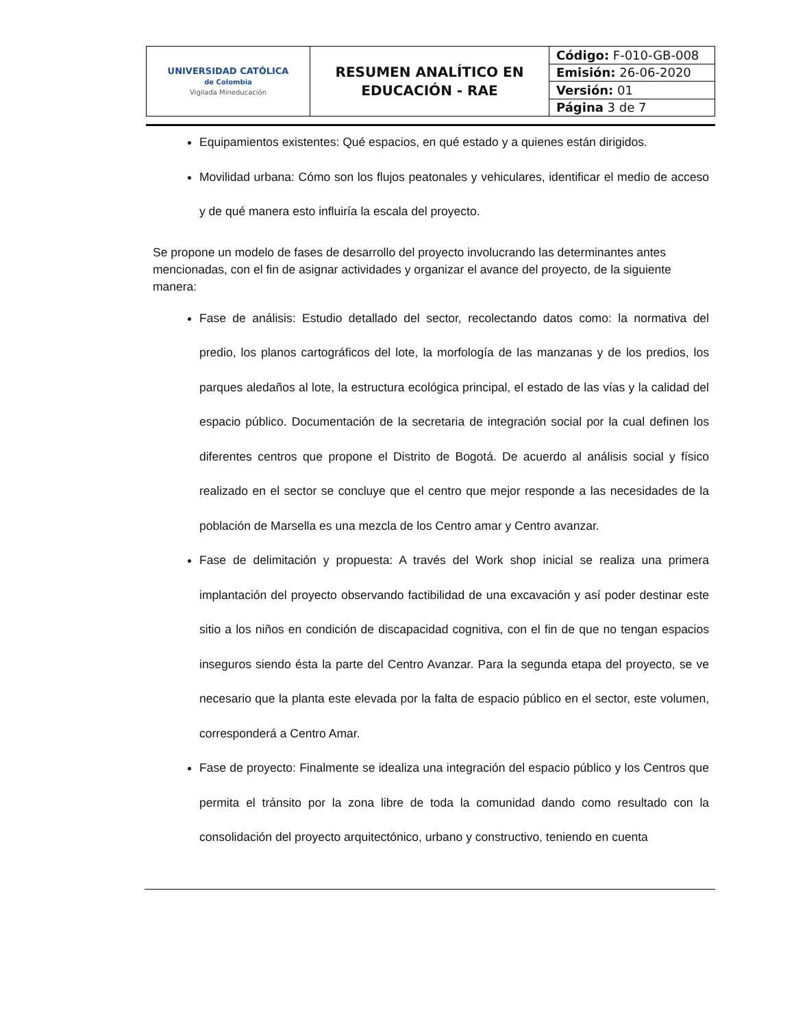| UNIVERSIDAD CATÓLICA de Colombia Vigilada Mineducación | RESUMEN ANALÍTICO EN EDUCACIÓN - RAE | Código: F-010-GB-008 |
| | | Emisión: 26-06-2020 |
| | | Versión: 01 |
| | | Página 3 de 7 |
Equipamientos existentes: Qué espacios, en qué estado y a quienes están dirigidos.
Movilidad urbana: Cómo son los flujos peatonales y vehiculares, identificar el medio de acceso y de qué manera esto influiría la escala del proyecto.
Se propone un modelo de fases de desarrollo del proyecto involucrando las determinantes antes mencionadas, con el fin de asignar actividades y organizar el avance del proyecto, de la siguiente manera:
Fase de análisis: Estudio detallado del sector, recolectando datos como: la normativa del predio, los planos cartográficos del lote, la morfología de las manzanas y de los predios, los parques aledaños al lote, la estructura ecológica principal, el estado de las vías y la calidad del espacio público. Documentación de la secretaria de integración social por la cual definen los diferentes centros que propone el Distrito de Bogotá. De acuerdo al análisis social y físico realizado en el sector se concluye que el centro que mejor responde a las necesidades de la población de Marsella es una mezcla de los Centro amar y Centro avanzar.
Fase de delimitación y propuesta: A través del Work shop inicial se realiza una primera implantación del proyecto observando factibilidad de una excavación y así poder destinar este sitio a los niños en condición de discapacidad cognitiva, con el fin de que no tengan espacios inseguros siendo ésta la parte del Centro Avanzar. Para la segunda etapa del proyecto, se ve necesario que la planta este elevada por la falta de espacio público en el sector, este volumen, corresponderá a Centro Amar.
Fase de proyecto: Finalmente se idealiza una integración del espacio público y los Centros que permita el tránsito por la zona libre de toda la comunidad dando como resultado con la consolidación del proyecto arquitectónico, urbano y constructivo, teniendo en cuenta